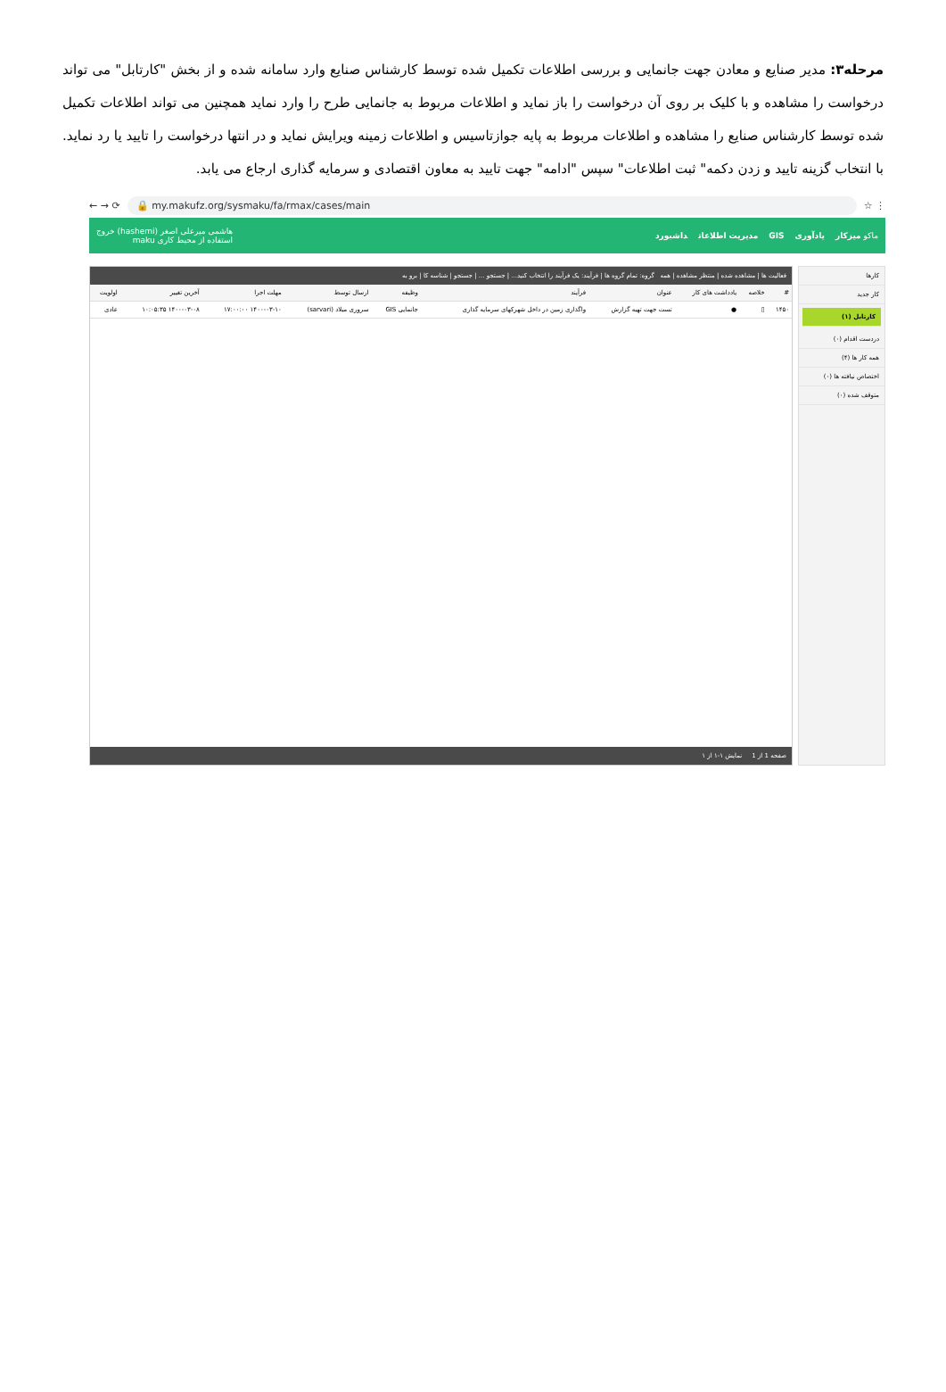مرحله۳: مدیر صنایع و معادن جهت جانمایی و بررسی اطلاعات تکمیل شده توسط کارشناس صنایع وارد سامانه شده و از بخش "کارتابل" می تواند درخواست را مشاهده و با کلیک بر روی آن درخواست را باز نماید و اطلاعات مربوط به جانمایی طرح را وارد نماید همچنین می تواند اطلاعات تکمیل شده توسط کارشناس صنایع را مشاهده و اطلاعات مربوط به پایه جوازتاسیس و اطلاعات زمینه ویرایش نماید و در انتها درخواست را تایید یا رد نماید. با انتخاب گزینه تایید و زدن دکمه" ثبت اطلاعات" سپس "ادامه" جهت تایید به معاون اقتصادی و سرمایه گذاری ارجاع می یابد.
← → ⟳
🔒 my.makufz.org/sysmaku/fa/rmax/cases/main
☆ ⋮
ماکو میزکار یادآوری GIS مدیریت اطلاعات داشبورد
هاشمی میرعلی اصغر (hashemi) خروج
استفاده از محیط کاری maku
کارها
کار جدید
کارتابل (۱)
دردست اقدام (۰)
همه کار ها (۴)
اختصاص نیافته ها (۰)
متوقف شده (۰)
فعالیت ها | مشاهده شده | منتظر مشاهده | همه گروه: تمام گروه ها | فرآیند: یک فرآیند را انتخاب کنید... | جستجو ... | جستجو | شناسه کا | برو به
| # | خلاصه | یادداشت های کار | عنوان | فرآیند | وظیفه | ارسال توسط | مهلت اجرا | آخرین تغییر | اولویت |
| --- | --- | --- | --- | --- | --- | --- | --- | --- | --- |
| ۱۴۵۰ | ▯ | ● | تست جهت تهیه گزارش | واگذاری زمین در داخل شهرکهای سرمایه گذاری | جانمایی GIS | سروری میلاد (sarvari) | ۱۴۰۰-۰۳-۱۰ ۱۷:۰۰:۰۰ | ۱۴۰۰-۰۳-۰۸ ۱۰:۰۵:۳۵ | عادی |
صفحه 1 از 1 نمایش ۱-۱ از ۱